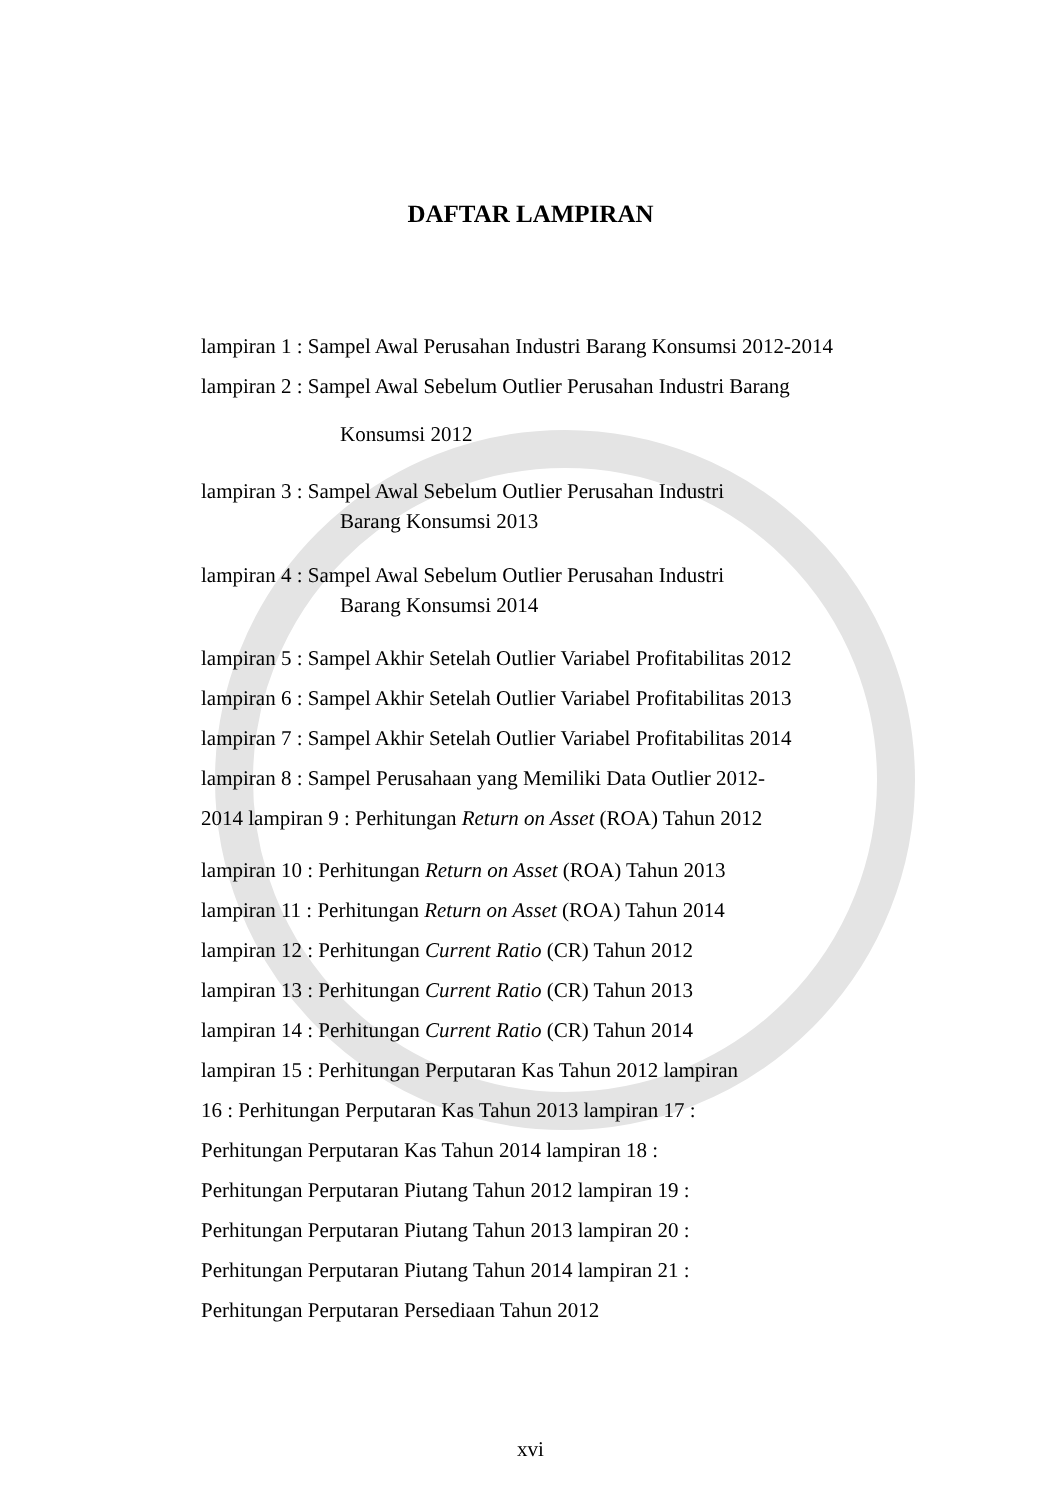DAFTAR LAMPIRAN
lampiran 1 : Sampel Awal Perusahan Industri Barang Konsumsi 2012-2014
lampiran 2 : Sampel Awal Sebelum Outlier Perusahan Industri Barang
Konsumsi 2012
lampiran 3 : Sampel Awal Sebelum Outlier Perusahan Industri
Barang Konsumsi 2013
lampiran 4 : Sampel Awal Sebelum Outlier Perusahan Industri
Barang Konsumsi 2014
lampiran 5 : Sampel Akhir Setelah Outlier Variabel Profitabilitas 2012
lampiran 6 : Sampel Akhir Setelah Outlier Variabel Profitabilitas 2013
lampiran 7 : Sampel Akhir Setelah Outlier Variabel Profitabilitas 2014
lampiran 8 : Sampel Perusahaan yang Memiliki Data Outlier 2012-
2014 lampiran 9 : Perhitungan Return on Asset (ROA) Tahun 2012
lampiran 10 : Perhitungan Return on Asset (ROA) Tahun 2013
lampiran 11 : Perhitungan Return on Asset (ROA) Tahun 2014
lampiran 12 : Perhitungan Current Ratio (CR) Tahun 2012
lampiran 13 : Perhitungan Current Ratio (CR) Tahun 2013
lampiran 14 : Perhitungan Current Ratio (CR) Tahun 2014
lampiran 15 : Perhitungan Perputaran Kas Tahun 2012 lampiran
16 : Perhitungan Perputaran Kas Tahun 2013 lampiran 17 :
Perhitungan Perputaran Kas Tahun 2014 lampiran 18 :
Perhitungan Perputaran Piutang Tahun 2012 lampiran 19 :
Perhitungan Perputaran Piutang Tahun 2013 lampiran 20 :
Perhitungan Perputaran Piutang Tahun 2014 lampiran 21 :
Perhitungan Perputaran Persediaan Tahun 2012
xvi